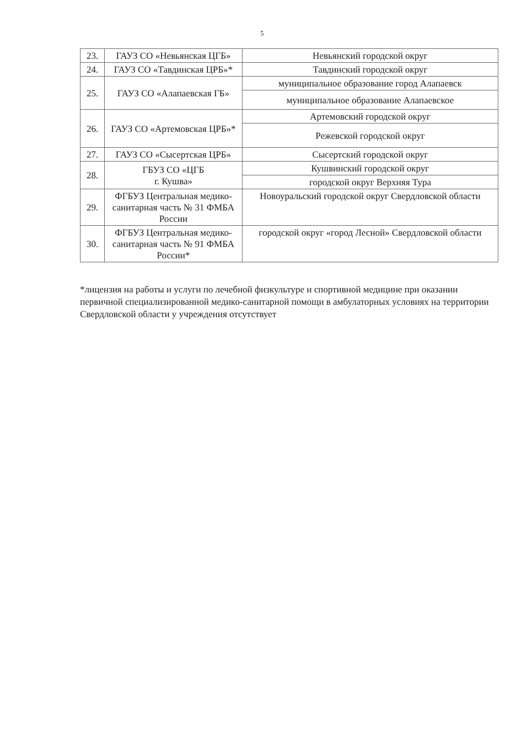5
| 23. | ГАУЗ СО «Невьянская ЦГБ» | Невьянский городской округ |
| 24. | ГАУЗ СО «Тавдинская ЦРБ»* | Тавдинский городской округ |
| 25. | ГАУЗ СО «Алапаевская ГБ» | муниципальное образование город Алапаевск |
| | | муниципальное образование Алапаевское |
| 26. | ГАУЗ СО «Артемовская ЦРБ»* | Артемовский городской округ |
| | | Режевской городской округ |
| 27. | ГАУЗ СО «Сысертская ЦРБ» | Сысертский городской округ |
| 28. | ГБУЗ СО «ЦГБ г. Кушва» | Кушвинский городской округ |
| | | городской округ Верхняя Тура |
| 29. | ФГБУЗ Центральная медико-санитарная часть № 31 ФМБА России | Новоуральский городской округ Свердловской области |
| 30. | ФГБУЗ Центральная медико-санитарная часть № 91 ФМБА России* | городской округ «город Лесной» Свердловской области |
*лицензия на работы и услуги по лечебной физкультуре и спортивной медицине при оказании первичной специализированной медико-санитарной помощи в амбулаторных условиях на территории Свердловской области у учреждения отсутствует